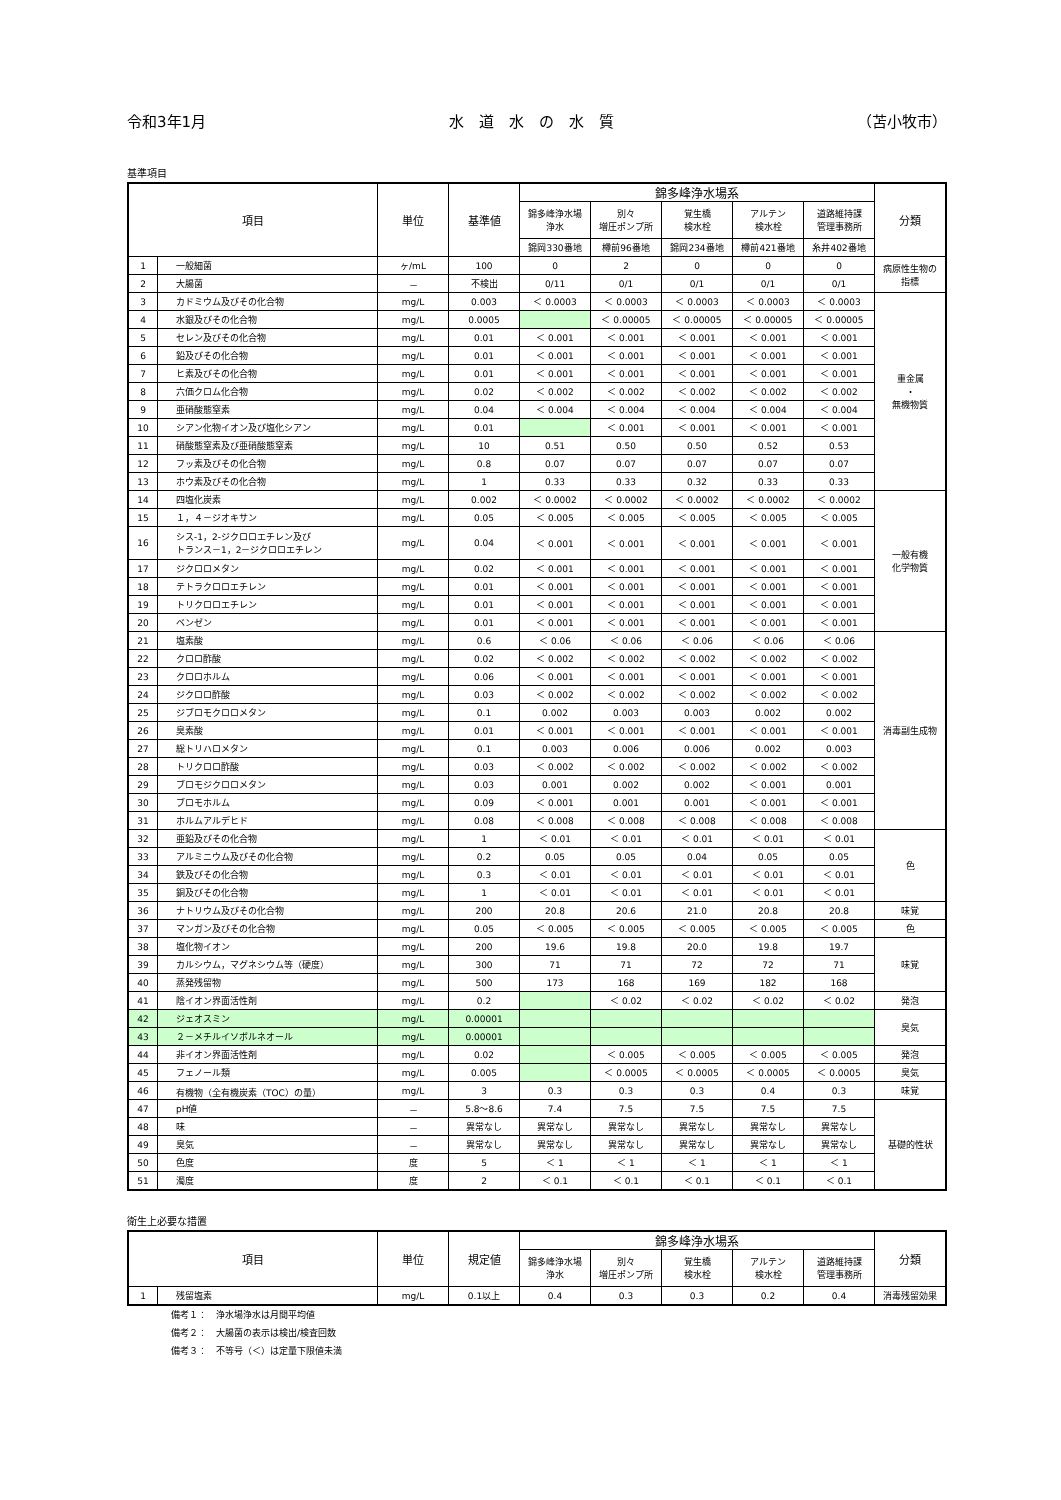令和3年1月 水　道　水　の　水　質 （苫小牧市）
基準項目
| 項目 | | 単位 | 基準値 | 錦多峰浄水場系 | | | | | 分類 |
| --- | --- | --- | --- | --- | --- | --- | --- | --- | --- |
| | | | | 錦多峰浄水場 浄水 | 別々 増圧ポンプ所 | 覚生橋 検水栓 | アルテン 検水栓 | 道路維持課 管理事務所 | |
| | | | | 錦岡330番地 | 樽前96番地 | 錦岡234番地 | 樽前421番地 | 糸井402番地 | |
| 1 | 一般細菌 | ヶ/mL | 100 | 0 | 2 | 0 | 0 | 0 | 病原性生物の 指標 |
| 2 | 大腸菌 | － | 不検出 | 0/11 | 0/1 | 0/1 | 0/1 | 0/1 | |
| 3 | カドミウム及びその化合物 | mg/L | 0.003 | ＜ 0.0003 | ＜ 0.0003 | ＜ 0.0003 | ＜ 0.0003 | ＜ 0.0003 | 重金属 ・ 無機物質 |
| 4 | 水銀及びその化合物 | mg/L | 0.0005 | | ＜ 0.00005 | ＜ 0.00005 | ＜ 0.00005 | ＜ 0.00005 | |
| 5 | セレン及びその化合物 | mg/L | 0.01 | ＜ 0.001 | ＜ 0.001 | ＜ 0.001 | ＜ 0.001 | ＜ 0.001 | |
| 6 | 鉛及びその化合物 | mg/L | 0.01 | ＜ 0.001 | ＜ 0.001 | ＜ 0.001 | ＜ 0.001 | ＜ 0.001 | |
| 7 | ヒ素及びその化合物 | mg/L | 0.01 | ＜ 0.001 | ＜ 0.001 | ＜ 0.001 | ＜ 0.001 | ＜ 0.001 | |
| 8 | 六価クロム化合物 | mg/L | 0.02 | ＜ 0.002 | ＜ 0.002 | ＜ 0.002 | ＜ 0.002 | ＜ 0.002 | |
| 9 | 亜硝酸態窒素 | mg/L | 0.04 | ＜ 0.004 | ＜ 0.004 | ＜ 0.004 | ＜ 0.004 | ＜ 0.004 | |
| 10 | シアン化物イオン及び塩化シアン | mg/L | 0.01 | | ＜ 0.001 | ＜ 0.001 | ＜ 0.001 | ＜ 0.001 | |
| 11 | 硝酸態窒素及び亜硝酸態窒素 | mg/L | 10 | 0.51 | 0.50 | 0.50 | 0.52 | 0.53 | |
| 12 | フッ素及びその化合物 | mg/L | 0.8 | 0.07 | 0.07 | 0.07 | 0.07 | 0.07 | |
| 13 | ホウ素及びその化合物 | mg/L | 1 | 0.33 | 0.33 | 0.32 | 0.33 | 0.33 | |
| 14 | 四塩化炭素 | mg/L | 0.002 | ＜ 0.0002 | ＜ 0.0002 | ＜ 0.0002 | ＜ 0.0002 | ＜ 0.0002 | 一般有機 化学物質 |
| 15 | １，４－ジオキサン | mg/L | 0.05 | ＜ 0.005 | ＜ 0.005 | ＜ 0.005 | ＜ 0.005 | ＜ 0.005 | |
| 16 | シス-1，2-ジクロロエチレン及び トランス－1，2－ジクロロエチレン | mg/L | 0.04 | ＜ 0.001 | ＜ 0.001 | ＜ 0.001 | ＜ 0.001 | ＜ 0.001 | |
| 17 | ジクロロメタン | mg/L | 0.02 | ＜ 0.001 | ＜ 0.001 | ＜ 0.001 | ＜ 0.001 | ＜ 0.001 | |
| 18 | テトラクロロエチレン | mg/L | 0.01 | ＜ 0.001 | ＜ 0.001 | ＜ 0.001 | ＜ 0.001 | ＜ 0.001 | |
| 19 | トリクロロエチレン | mg/L | 0.01 | ＜ 0.001 | ＜ 0.001 | ＜ 0.001 | ＜ 0.001 | ＜ 0.001 | |
| 20 | ベンゼン | mg/L | 0.01 | ＜ 0.001 | ＜ 0.001 | ＜ 0.001 | ＜ 0.001 | ＜ 0.001 | |
| 21 | 塩素酸 | mg/L | 0.6 | ＜ 0.06 | ＜ 0.06 | ＜ 0.06 | ＜ 0.06 | ＜ 0.06 | 消毒副生成物 |
| 22 | クロロ酢酸 | mg/L | 0.02 | ＜ 0.002 | ＜ 0.002 | ＜ 0.002 | ＜ 0.002 | ＜ 0.002 | |
| 23 | クロロホルム | mg/L | 0.06 | ＜ 0.001 | ＜ 0.001 | ＜ 0.001 | ＜ 0.001 | ＜ 0.001 | |
| 24 | ジクロロ酢酸 | mg/L | 0.03 | ＜ 0.002 | ＜ 0.002 | ＜ 0.002 | ＜ 0.002 | ＜ 0.002 | |
| 25 | ジブロモクロロメタン | mg/L | 0.1 | 0.002 | 0.003 | 0.003 | 0.002 | 0.002 | |
| 26 | 臭素酸 | mg/L | 0.01 | ＜ 0.001 | ＜ 0.001 | ＜ 0.001 | ＜ 0.001 | ＜ 0.001 | |
| 27 | 総トリハロメタン | mg/L | 0.1 | 0.003 | 0.006 | 0.006 | 0.002 | 0.003 | |
| 28 | トリクロロ酢酸 | mg/L | 0.03 | ＜ 0.002 | ＜ 0.002 | ＜ 0.002 | ＜ 0.002 | ＜ 0.002 | |
| 29 | ブロモジクロロメタン | mg/L | 0.03 | 0.001 | 0.002 | 0.002 | ＜ 0.001 | 0.001 | |
| 30 | ブロモホルム | mg/L | 0.09 | ＜ 0.001 | 0.001 | 0.001 | ＜ 0.001 | ＜ 0.001 | |
| 31 | ホルムアルデヒド | mg/L | 0.08 | ＜ 0.008 | ＜ 0.008 | ＜ 0.008 | ＜ 0.008 | ＜ 0.008 | |
| 32 | 亜鉛及びその化合物 | mg/L | 1 | ＜ 0.01 | ＜ 0.01 | ＜ 0.01 | ＜ 0.01 | ＜ 0.01 | 色 |
| 33 | アルミニウム及びその化合物 | mg/L | 0.2 | 0.05 | 0.05 | 0.04 | 0.05 | 0.05 | |
| 34 | 鉄及びその化合物 | mg/L | 0.3 | ＜ 0.01 | ＜ 0.01 | ＜ 0.01 | ＜ 0.01 | ＜ 0.01 | |
| 35 | 銅及びその化合物 | mg/L | 1 | ＜ 0.01 | ＜ 0.01 | ＜ 0.01 | ＜ 0.01 | ＜ 0.01 | |
| 36 | ナトリウム及びその化合物 | mg/L | 200 | 20.8 | 20.6 | 21.0 | 20.8 | 20.8 | 味覚 |
| 37 | マンガン及びその化合物 | mg/L | 0.05 | ＜ 0.005 | ＜ 0.005 | ＜ 0.005 | ＜ 0.005 | ＜ 0.005 | 色 |
| 38 | 塩化物イオン | mg/L | 200 | 19.6 | 19.8 | 20.0 | 19.8 | 19.7 | 味覚 |
| 39 | カルシウム，マグネシウム等（硬度） | mg/L | 300 | 71 | 71 | 72 | 72 | 71 | |
| 40 | 蒸発残留物 | mg/L | 500 | 173 | 168 | 169 | 182 | 168 | |
| 41 | 陰イオン界面活性剤 | mg/L | 0.2 | | ＜ 0.02 | ＜ 0.02 | ＜ 0.02 | ＜ 0.02 | 発泡 |
| 42 | ジェオスミン | mg/L | 0.00001 | | | | | | 臭気 |
| 43 | ２－メチルイソボルネオール | mg/L | 0.00001 | | | | | | |
| 44 | 非イオン界面活性剤 | mg/L | 0.02 | | ＜ 0.005 | ＜ 0.005 | ＜ 0.005 | ＜ 0.005 | 発泡 |
| 45 | フェノール類 | mg/L | 0.005 | | ＜ 0.0005 | ＜ 0.0005 | ＜ 0.0005 | ＜ 0.0005 | 臭気 |
| 46 | 有機物（全有機炭素（TOC）の量） | mg/L | 3 | 0.3 | 0.3 | 0.3 | 0.4 | 0.3 | 味覚 |
| 47 | pH値 | － | 5.8～8.6 | 7.4 | 7.5 | 7.5 | 7.5 | 7.5 | 基礎的性状 |
| 48 | 味 | － | 異常なし | 異常なし | 異常なし | 異常なし | 異常なし | 異常なし | |
| 49 | 臭気 | － | 異常なし | 異常なし | 異常なし | 異常なし | 異常なし | 異常なし | |
| 50 | 色度 | 度 | 5 | ＜ 1 | ＜ 1 | ＜ 1 | ＜ 1 | ＜ 1 | |
| 51 | 濁度 | 度 | 2 | ＜ 0.1 | ＜ 0.1 | ＜ 0.1 | ＜ 0.1 | ＜ 0.1 | |
衛生上必要な措置
| 項目 | | 単位 | 規定値 | 錦多峰浄水場系 | | | | | 分類 |
| --- | --- | --- | --- | --- | --- | --- | --- | --- | --- |
| | | | | 錦多峰浄水場 浄水 | 別々 増圧ポンプ所 | 覚生橋 検水栓 | アルテン 検水栓 | 道路維持課 管理事務所 | |
| 1 | 残留塩素 | mg/L | 0.1以上 | 0.4 | 0.3 | 0.3 | 0.2 | 0.4 | 消毒残留効果 |
備考１：　浄水場浄水は月間平均値
備考２：　大腸菌の表示は検出/検査回数
備考３：　不等号（＜）は定量下限値未満